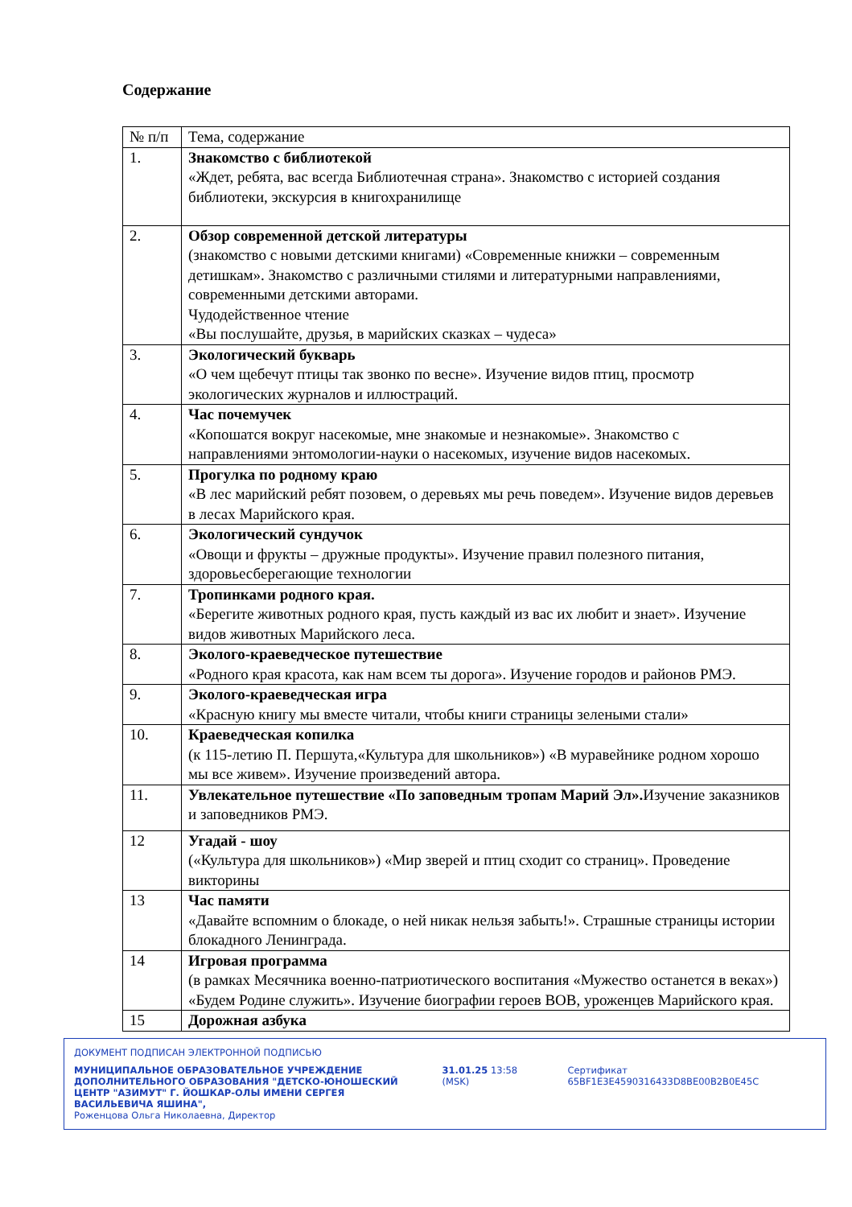Содержание
| № п/п | Тема, содержание |
| --- | --- |
| 1. | Знакомство с библиотекой «Ждет, ребята, вас всегда Библиотечная страна». Знакомство с историей создания библиотеки, экскурсия в книгохранилище |
| 2. | Обзор современной детской литературы (знакомство с новыми детскими книгами) «Современные книжки – современным детишкам». Знакомство с различными стилями и литературными направлениями, современными детскими авторами. Чудодейственное чтение «Вы послушайте, друзья, в марийских сказках – чудеса» |
| 3. | Экологический букварь «О чем щебечут птицы так звонко по весне». Изучение видов птиц, просмотр экологических журналов и иллюстраций. |
| 4. | Час почемучек «Копошатся вокруг насекомые, мне знакомые и незнакомые». Знакомство с направлениями энтомологии-науки о насекомых, изучение видов насекомых. |
| 5. | Прогулка по родному краю «В лес марийский ребят позовем, о деревьях мы речь поведем». Изучение видов деревьев в лесах Марийского края. |
| 6. | Экологический сундучок «Овощи и фрукты – дружные продукты». Изучение правил полезного питания, здоровьесберегающие технологии |
| 7. | Тропинками родного края. «Берегите животных родного края, пусть каждый из вас их любит и знает». Изучение видов животных Марийского леса. |
| 8. | Эколого-краеведческое путешествие «Родного края красота, как нам всем ты дорога». Изучение городов и районов РМЭ. |
| 9. | Эколого-краеведческая игра «Красную книгу мы вместе читали, чтобы книги страницы зелеными стали» |
| 10. | Краеведческая копилка (к 115-летию П. Першута,«Культура для школьников») «В муравейнике родном хорошо мы все живем». Изучение произведений автора. |
| 11. | Увлекательное путешествие «По заповедным тропам Марий Эл». Изучение заказников и заповедников РМЭ. |
| 12 | Угадай - шоу («Культура для школьников») «Мир зверей и птиц сходит со страниц». Проведение викторины |
| 13 | Час памяти «Давайте вспомним о блокаде, о ней никак нельзя забыть!». Страшные страницы истории блокадного Ленинграда. |
| 14 | Игровая программа (в рамках Месячника военно-патриотического воспитания «Мужество останется в веках») «Будем Родине служить». Изучение биографии героев ВОВ, уроженцев Марийского края. |
| 15 | Дорожная азбука |
ДОКУМЕНТ ПОДПИСАН ЭЛЕКТРОННОЙ ПОДПИСЬЮ
МУНИЦИПАЛЬНОЕ ОБРАЗОВАТЕЛЬНОЕ УЧРЕЖДЕНИЕ ДОПОЛНИТЕЛЬНОГО ОБРАЗОВАНИЯ "ДЕТСКО-ЮНОШЕСКИЙ ЦЕНТР "АЗИМУТ" Г. ЙОШКАР-ОЛЫ ИМЕНИ СЕРГЕЯ ВАСИЛЬЕВИЧА ЯШИНА",
Роженцова Ольга Николаевна, Директор
31.01.25 13:58 (MSK) Сертификат 65BF1E3E4590316433D8BE00B2B0E45C